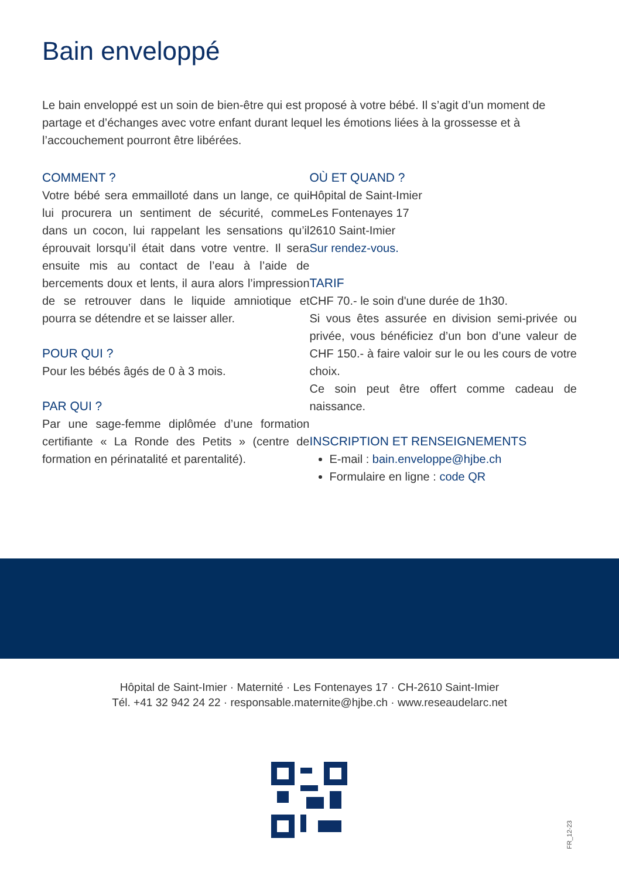Bain enveloppé
Le bain enveloppé est un soin de bien-être qui est proposé à votre bébé. Il s’agit d’un moment de partage et d’échanges avec votre enfant durant lequel les émotions liées à la grossesse et à l’accouchement pourront être libérées.
COMMENT ?
Votre bébé sera emmailloté dans un lange, ce qui lui procurera un sentiment de sécurité, comme dans un cocon, lui rappelant les sensations qu’il éprouvait lorsqu’il était dans votre ventre. Il sera ensuite mis au contact de l’eau à l’aide de bercements doux et lents, il aura alors l’impression de se retrouver dans le liquide amniotique et pourra se détendre et se laisser aller.
POUR QUI ?
Pour les bébés âgés de 0 à 3 mois.
PAR QUI ?
Par une sage-femme diplômée d’une formation certifiante « La Ronde des Petits » (centre de formation en périnatalité et parentalité).
OÙ ET QUAND ?
Hôpital de Saint-Imier
Les Fontenayes 17
2610 Saint-Imier
Sur rendez-vous.
TARIF
CHF 70.- le soin d'une durée de 1h30.
Si vous êtes assurée en division semi-privée ou privée, vous bénéficiez d’un bon d’une valeur de CHF 150.- à faire valoir sur le ou les cours de votre choix.
Ce soin peut être offert comme cadeau de naissance.
INSCRIPTION ET RENSEIGNEMENTS
E-mail : bain.enveloppe@hjbe.ch
Formulaire en ligne : code QR
Hôpital de Saint-Imier · Maternité · Les Fontenayes 17 · CH-2610 Saint-Imier
Tél. +41 32 942 24 22 · responsable.maternite@hjbe.ch · www.reseaudelarc.net
FR_12-23